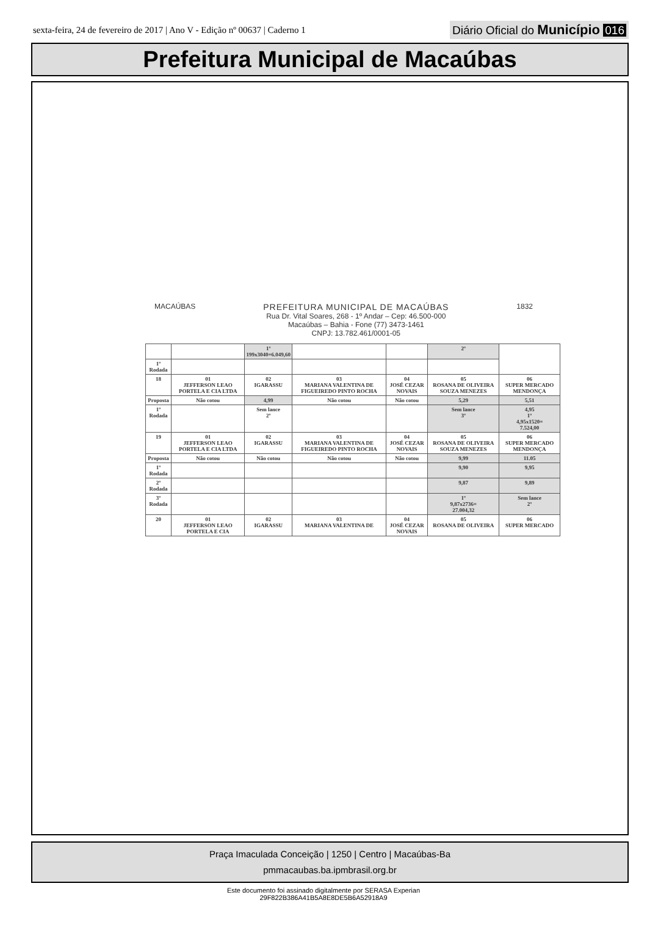sexta-feira, 24 de fevereiro de 2017 | Ano V - Edição nº 00637 | Caderno 1
Diário Oficial do Município 016
Prefeitura Municipal de Macaúbas
MACAÚBAS
PREFEITURA MUNICIPAL DE MACAÚBAS
Rua Dr. Vital Soares, 268 - 1º Andar – Cep: 46.500-000
Macaúbas – Bahia - Fone (77) 3473-1461
CNPJ: 13.782.461/0001-05
1832
| | | 1º 199x3040=6.049,60 | | | 2º | |
| 1º Rodada | | | | | | |
| 18 | 01 JEFFERSON LEAO PORTELA E CIA LTDA | 02 IGARASSU | 03 MARIANA VALENTINA DE FIGUEIREDO PINTO ROCHA | 04 JOSÉ CEZAR NOVAIS | 05 ROSANA DE OLIVEIRA SOUZA MENEZES | 06 SUPER MERCADO MENDONÇA |
| Proposta | Não cotou | 4,99 | Não cotou | Não cotou | 5,29 | 5,51 |
| 1º Rodada | | Sem lance 2º | | | Sem lance 3º | 4,95 1º 4,95x1520= 7.524,00 |
| 19 | 01 JEFFERSON LEAO PORTELA E CIA LTDA | 02 IGARASSU | 03 MARIANA VALENTINA DE FIGUEIREDO PINTO ROCHA | 04 JOSÉ CEZAR NOVAIS | 05 ROSANA DE OLIVEIRA SOUZA MENEZES | 06 SUPER MERCADO MENDONÇA |
| Proposta | Não cotou | Não cotou | Não cotou | Não cotou | 9,99 | 11.05 |
| 1º Rodada | | | | | 9,90 | 9,95 |
| 2º Rodada | | | | | 9,87 | 9,89 |
| 3º Rodada | | | | | 1º 9,87x2736= 27.004,32 | Sem lance 2º |
| 20 | 01 JEFFERSON LEAO PORTELA E CIA | 02 IGARASSU | 03 MARIANA VALENTINA DE | 04 JOSÉ CEZAR NOVAIS | 05 ROSANA DE OLIVEIRA | 06 SUPER MERCADO |
Praça Imaculada Conceição | 1250 | Centro | Macaúbas-Ba
pmmacaubas.ba.ipmbrasil.org.br
Este documento foi assinado digitalmente por SERASA Experian
29F822B386A41B5A8E8DE5B6A52918A9